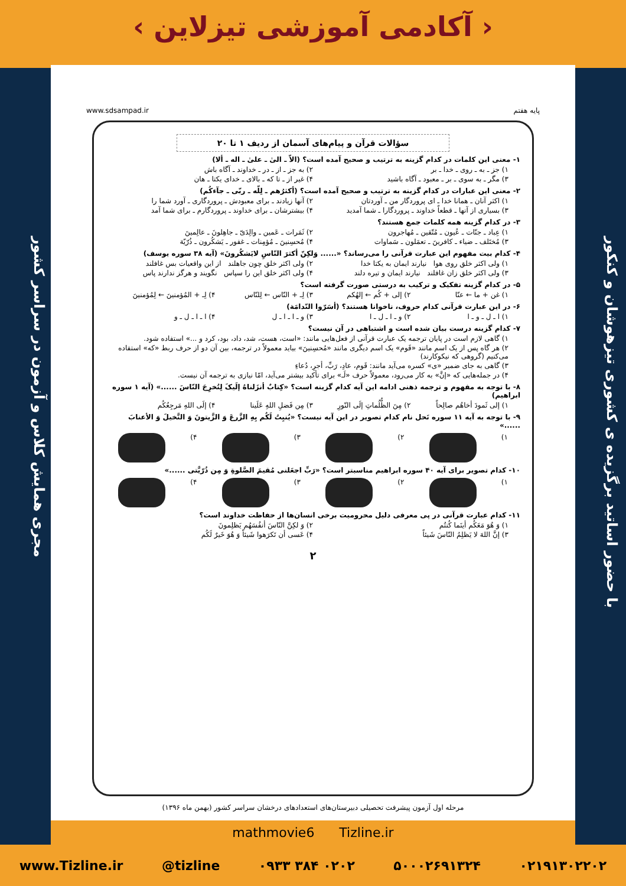‹ آکادمی آموزشی تیزلاین ›
با حضور اساتید برگزیده ی کشوری تیزهوشان و کنکور
مجری همایش کلاس و آزمون در سراسر کشور
پایه هفتم www.sdsampad.ir
سؤالات قرآن و پیام‌های آسمان از ردیف ۱ تا ۲۰
۱- معنی این کلمات در کدام گزینه به ترتیب و صحیح آمده است؟ (الاّ ـ الیٰ ـ علیٰ ـ اله ـ ألا)
۱) جز ـ به ـ روی ـ خدا ـ بر ۲) به جز ـ از ـ در ـ خداوند ـ آگاه باش
۳) مگر ـ به سوی ـ بر ـ معبود ـ آگاه باشید ۴) غیر از ـ تا که ـ بالای ـ خدای یکتا ـ هان
۲- معنی این عبارات در کدام گزینه به ترتیب و صحیح آمده است؟ (أکثرُهم ـ لِلّه ـ ربّی ـ جآءکُم)
۱) اکثر آنان ـ همانا خدا ـ ای پروردگار من ـ آوردتان ۲) آنها زیادند ـ برای معبودش ـ پروردگاری ـ آورد شما را
۳) بسیاری از آنها ـ قطعاً خداوند ـ پروردگارا ـ شما آمدید ۴) بیشترشان ـ برای خداوند ـ پروردگارم ـ برای شما آمد
۳- در کدام گزینه همه کلمات جمع هستند؟
۱) عِباد ـ جنّات ـ عُیون ـ مُتّقین ـ مُهاجرون ۲) ثَمَرات ـ عَمین ـ والِدَیّ ـ جاهِلونَ ـ عالِمینَ
۳) مُختَلف ـ ضیاء ـ کافرینَ ـ تعمَلون ـ سَماوات ۴) مُحسِنینَ ـ مُؤمِنات ـ غفور ـ یَشکُرون ـ ذُرّیّة
۴- کدام بیت مفهوم این عبارت قرآنی را می‌رساند؟ «...... وَلکِنّ أکثرَ النّاسِ لایَشکُرونَ» (آیه ۳۸ سوره یوسف)
۱) ولی اکثر خلق روی هوا نیارند ایمان به یکتا خدا ۲) ولی اکثر خلق چون جاهلند از این واقعیات بس غافلند
۳) ولی اکثر خلق زان غافلند نیارند ایمان و تیره دلند ۴) ولی اکثر خلق این را سپاس نگویند و هرگز ندارند پاس
۵- در کدام گزینه تفکیک و ترکیب به درستی صورت گرفته است؟
۱) غن + ما ← عنّا ۲) إلی + کُم ← إلهُکم ۳) لِـ + النّاس ← لِلنّاس ۴) لِـ + المُؤمنینَ ← لِمُؤمنینَ
۶- در این عبارت قرآنی کدام حروف، ناخوانا هستند؟ (أسَرّوا النّدامَة)
۱) ا ـ ل ـ و ـ ا ۲) و ـ ا ـ ل ـ ا ۳) و ـ ا ـ ا ـ ل ۴) ا ـ ا ـ ل ـ و
۷- کدام گزینه درست بیان شده است و اشتباهی در آن نیست؟
۱) گاهی لازم است در پایان ترجمه یک عبارت قرآنی از فعل‌هایی مانند: «است، هست، شد، داد، بود، کرد و ...» استفاده شود.
۲) هر گاه پس از یک اسم مانند «قَوم» یک اسم دیگری مانند «مُحسِنینَ» بیاید معمولاً در ترجمه، بین آن دو از حرف ربط «که» استفاده می‌کنیم (گروهی که نیکوکارند)
۳) گاهی به جای ضمیر «ی» کسره می‌آید مانند: قَوم، عادِ، رَبِّ، أجرِ، دُعاءِ
۴) در جمله‌هایی که «إنَّ» به کار می‌رود، معمولاً حرف «لَـ» برای تأکید بیشتر می‌آید، امّا نیازی به ترجمه آن نیست.
۸- با توجه به مفهوم و ترجمه ذهنی ادامه این آیه کدام گزینه است؟ «کِتابٌ أنزَلناهُ إلَیکَ لِتُخرِجَ النّاسَ ......» (آیه ۱ سوره ابراهیم)
۱) إلی ثَمودَ أخاهُم صالِحاً ۲) مِنَ الظُّلُماتِ إلَی النّورِ ۳) مِن فَضلِ اللهِ عَلَینا ۴) إلَی اللهِ مَرجِعُکُم
۹- با توجه به آیه ۱۱ سوره نَحل نام کدام تصویر در این آیه نیست؟ «یُنبِتُ لَکُم بِهِ الزَّرعَ وَ الزَّیتونَ وَ النَّخیلَ وَ الأعنابَ ......»
۱) ۲) ۳) ۴)
۱۰- کدام تصویر برای آیه ۴۰ سوره ابراهیم مناسبتر است؟ «رَبِّ اجعَلنی مُقیمَ الصَّلوةِ وَ مِن ذُرّیَّتی ......»
۱) ۲) ۳) ۴)
۱۱- کدام عبارت قرآنی در پی معرفی دلیل محرومیت برخی انسان‌ها از حفاظت خداوند است؟
۱) وَ هُوَ مَعَکُم أینَما کُنتُم ۲) وَ لکِنَّ النّاسَ أنفُسَهُم یَظلِمونَ
۳) إنَّ اللهَ لا یَظلِمُ النّاسَ شَیئاً ۴) عَسی أن تَکرَهوا شَیئاً وَ هُوَ خَیرٌ لَکُم
۲
مرحله اول آزمون پیشرفت تحصیلی دبیرستان‌های استعدادهای درخشان سراسر کشور (بهمن ماه ۱۳۹۶)
mathmovie6 Tizline.ir
www.Tizline.ir @tizline ۰۹۳۳ ۳۸۴ ۰۲۰۲ ۵۰۰۰۲۶۹۱۳۲۴ ۰۲۱۹۱۳۰۲۲۰۲